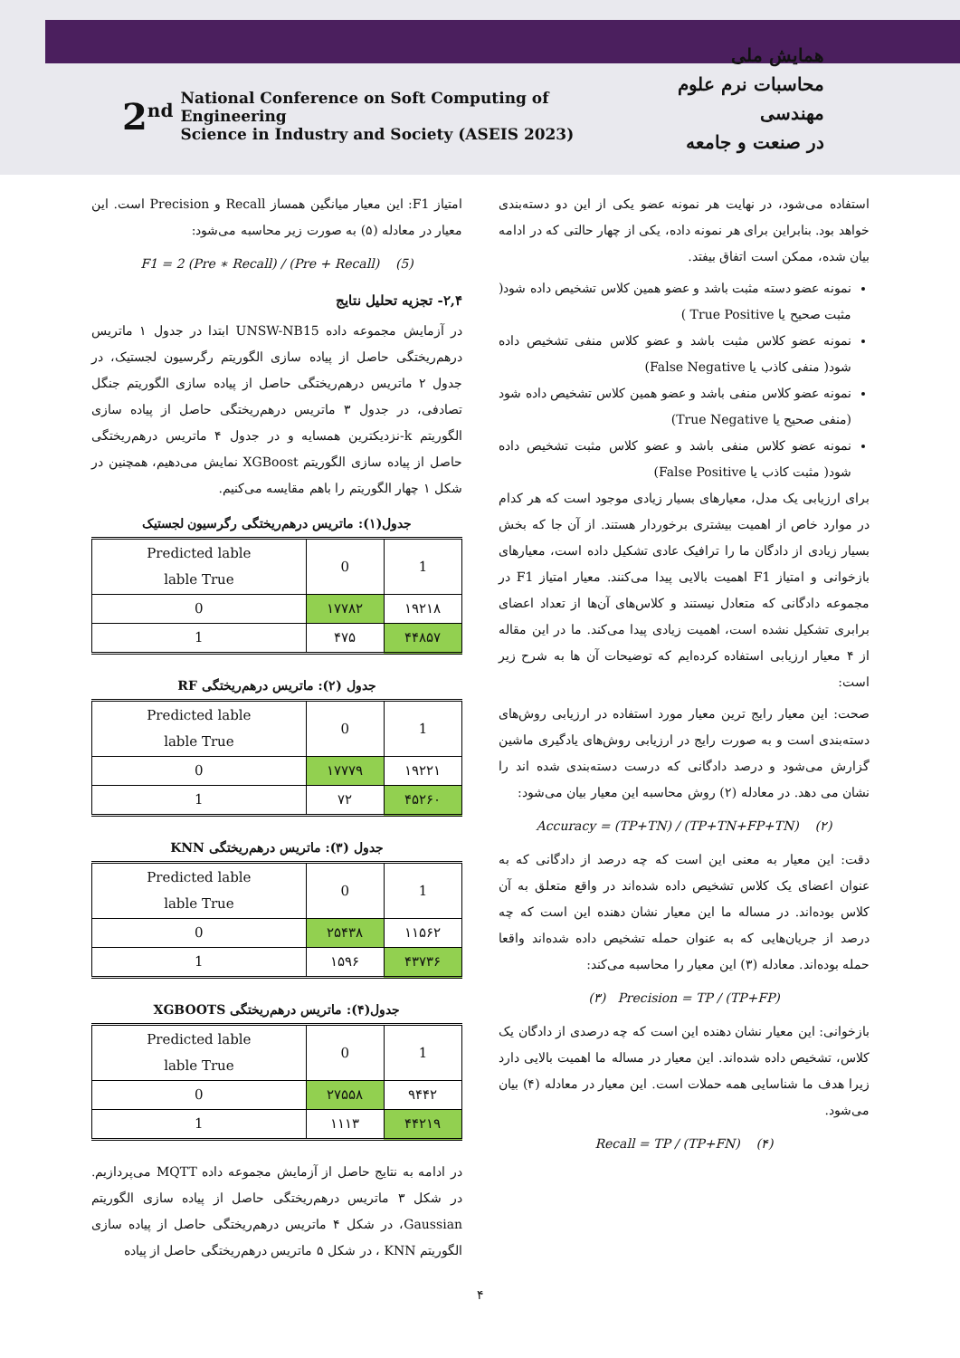2<sup>nd</sup> National Conference on Soft Computing of Engineering
Science in Industry and Society (ASEIS 2023)
همایش ملی
محاسبات نرم علوم مهندسی
در صنعت و جامعه
استفاده می‌شود، در نهایت هر نمونه عضو یکی از این دو دسته‌بندی خواهد بود. بنابراین برای هر نمونه داده، یکی از چهار حالتی که در ادامه بیان شده، ممکن است اتفاق بیفتد.
نمونه عضو دسته مثبت باشد و عضو همین کلاس تشخیص داده شود( مثبت صحیح یا True Positive )
نمونه عضو کلاس مثبت باشد و عضو کلاس منفی تشخیص داده شود( منفی کاذب یا False Negative)
نمونه عضو کلاس منفی باشد و عضو همین کلاس تشخیص داده شود (منفی صحیح یا True Negative)
نمونه عضو کلاس منفی باشد و عضو کلاس مثبت تشخیص داده شود( مثبت کاذب یا False Positive)
برای ارزیابی یک مدل، معیارهای بسیار زیادی موجود است که هر کدام در موارد خاص از اهمیت بیشتری برخوردار هستند. از آن جا که بخش بسیار زیادی از دادگان ما را ترافیک عادی تشکیل داده است، معیارهای بازخوانی و امتیاز F1 اهمیت بالایی پیدا می‌کنند. معیار امتیاز F1 در مجموعه دادگانی که متعادل نیستند و کلاس‌های آن‌ها از تعداد اعضای برابری تشکیل نشده است، اهمیت زیادی پیدا می‌کند. ما در این مقاله از ۴ معیار ارزیابی استفاده کرده‌ایم که توضیحات آن ها به شرح زیر است:
صحت: این معیار رایج ترین معیار مورد استفاده در ارزیابی روش‌های دسته‌بندی است و به صورت رایج در ارزیابی روش‌های یادگیری ماشین گزارش می‌شود و درصد دادگانی که درست دسته‌بندی شده اند را نشان می دهد. در معادله (۲) روش محاسبه این معیار بیان می‌شود:
Accuracy = (TP+TN) / (TP+TN+FP+TN) (۲)
دقت: این معیار به معنی این است که چه درصد از دادگانی که به عنوان اعضای یک کلاس تشخیص داده شده‌اند در واقع متعلق به آن کلاس بوده‌اند. در مساله ما این معیار نشان دهنده این است که چه درصد از جریان‌هایی که به عنوان حمله تشخیص داده شده‌اند واقعا حمله بوده‌اند. معادله (۳) این معیار را محاسبه می‌کند:
(۳) Precision = TP / (TP+FP)
بازخوانی: این معیار نشان دهنده این است که چه درصدی از دادگان یک کلاس، تشخیص داده شده‌اند. این معیار در مساله ما اهمیت بالایی دارد زیرا هدف ما شناسایی همه حملات است. این معیار در معادله (۴) بیان می‌شود.
Recall = TP / (TP+FN) (۴)
امتیاز F1: این معیار میانگین همساز Recall و Precision است. این معیار در معادله (۵) به صورت زیر محاسبه می‌شود:
F1 = 2 (Pre ∗ Recall) / (Pre + Recall) (5)
۲,۴- تجزیه تحلیل نتایج
در آزمایش مجموعه داده UNSW-NB15 ابتدا در جدول ۱ ماتریس درهم‌ریختگی حاصل از پیاده سازی الگوریتم رگرسیون لجستیک، در جدول ۲ ماتریس درهم‌ریختگی حاصل از پیاده سازی الگوریتم جنگل تصادفی، در جدول ۳ ماتریس درهم‌ریختگی حاصل از پیاده سازی الگوریتم k-نزدیکترین همسایه و در جدول ۴ ماتریس درهم‌ریختگی حاصل از پیاده سازی الگوریتم XGBoost نمایش می‌دهیم، همچنین در شکل ۱ چهار الگوریتم را باهم مقایسه می‌کنیم.
جدول(۱): ماتریس درهم‌ریختگی رگرسیون لجستیک
| Predicted lable lable True | 0 | 1 |
| 0 | ۱۷۷۸۲ | ۱۹۲۱۸ |
| 1 | ۴۷۵ | ۴۴۸۵۷ |
جدول (۲): ماتریس درهم‌ریختگی RF
| Predicted lable lable True | 0 | 1 |
| 0 | ۱۷۷۷۹ | ۱۹۲۲۱ |
| 1 | ۷۲ | ۴۵۲۶۰ |
جدول (۳): ماتریس درهم‌ریختگی KNN
| Predicted lable lable True | 0 | 1 |
| 0 | ۲۵۴۳۸ | ۱۱۵۶۲ |
| 1 | ۱۵۹۶ | ۴۳۷۳۶ |
جدول(۴): ماتریس درهم‌ریختگی XGBOOTS
| Predicted lable lable True | 0 | 1 |
| 0 | ۲۷۵۵۸ | ۹۴۴۲ |
| 1 | ۱۱۱۳ | ۴۴۲۱۹ |
در ادامه به نتایج حاصل از آزمایش مجموعه داده MQTT می‌پردازیم. در شکل ۳ ماتریس درهم‌ریختگی حاصل از پیاده سازی الگوریتم Gaussian، در شکل ۴ ماتریس درهم‌ریختگی حاصل از پیاده سازی الگوریتم KNN ، در شکل ۵ ماتریس درهم‌ریختگی حاصل از پیاده
۴